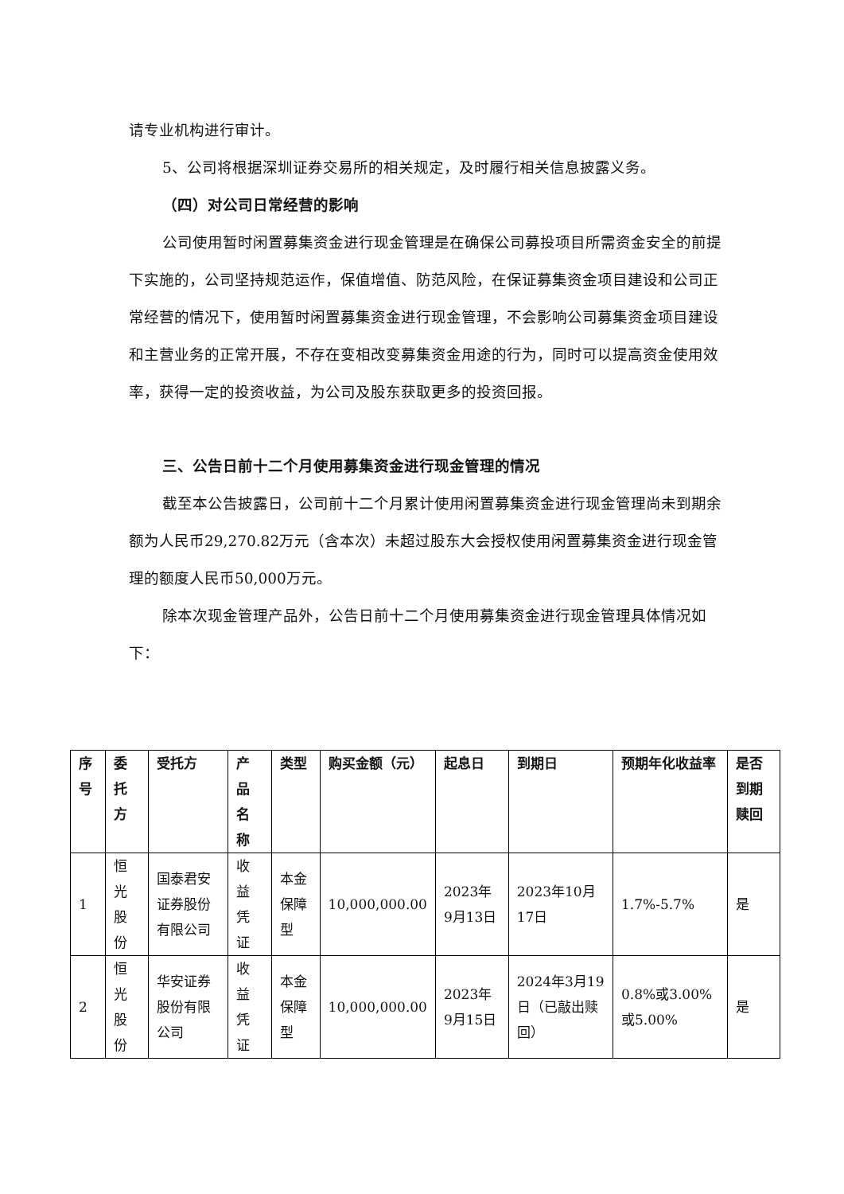请专业机构进行审计。
5、公司将根据深圳证券交易所的相关规定，及时履行相关信息披露义务。
（四）对公司日常经营的影响
公司使用暂时闲置募集资金进行现金管理是在确保公司募投项目所需资金安全的前提下实施的，公司坚持规范运作，保值增值、防范风险，在保证募集资金项目建设和公司正常经营的情况下，使用暂时闲置募集资金进行现金管理，不会影响公司募集资金项目建设和主营业务的正常开展，不存在变相改变募集资金用途的行为，同时可以提高资金使用效率，获得一定的投资收益，为公司及股东获取更多的投资回报。
三、公告日前十二个月使用募集资金进行现金管理的情况
截至本公告披露日，公司前十二个月累计使用闲置募集资金进行现金管理尚未到期余额为人民币29,270.82万元（含本次）未超过股东大会授权使用闲置募集资金进行现金管理的额度人民币50,000万元。
除本次现金管理产品外，公告日前十二个月使用募集资金进行现金管理具体情况如下：
| 序号 | 委托方 | 受托方 | 产品名称 | 类型 | 购买金额（元） | 起息日 | 到期日 | 预期年化收益率 | 是否到期赎回 |
| --- | --- | --- | --- | --- | --- | --- | --- | --- | --- |
| 1 | 恒光股份 | 国泰君安证券股份有限公司 | 收益凭证 | 本金保障型 | 10,000,000.00 | 2023年9月13日 | 2023年10月17日 | 1.7%-5.7% | 是 |
| 2 | 恒光股份 | 华安证券股份有限公司 | 收益凭证 | 本金保障型 | 10,000,000.00 | 2023年9月15日 | 2024年3月19日（已敲出赎回） | 0.8%或3.00%或5.00% | 是 |